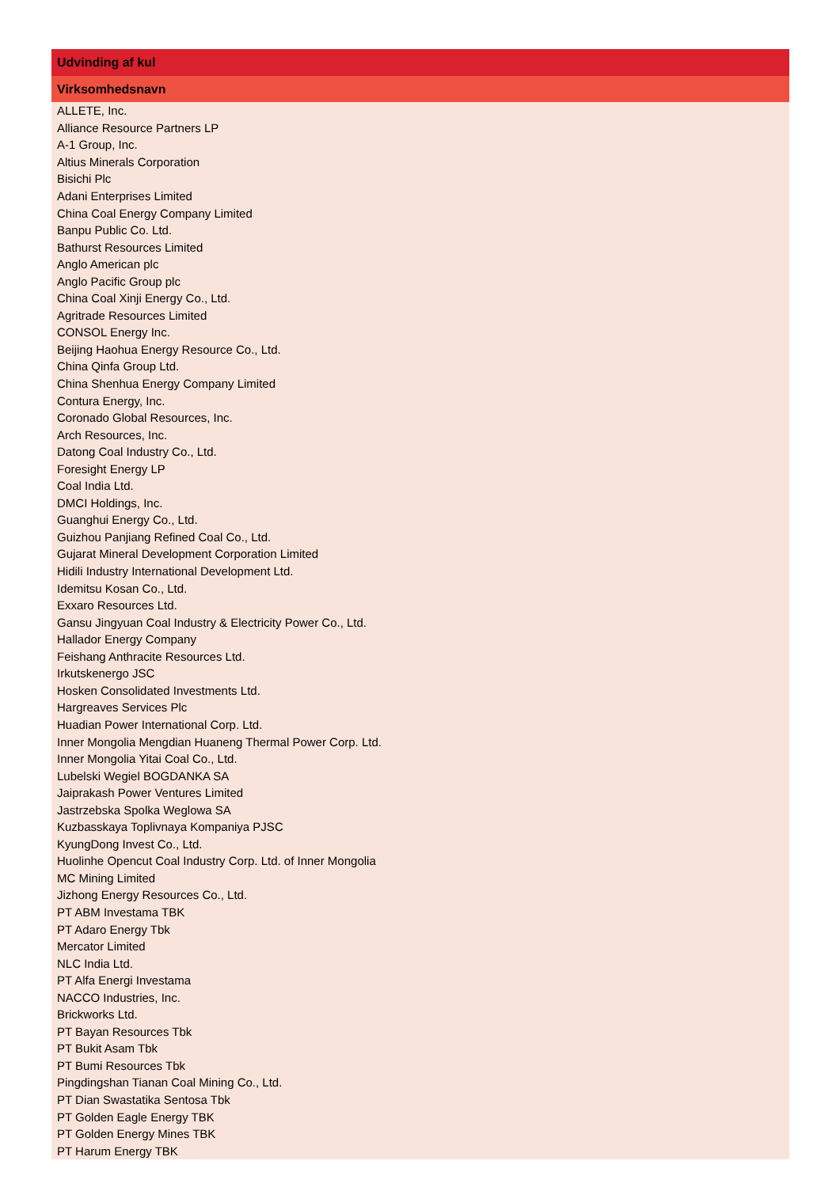| Udvinding af kul |
| --- |
| Virksomhedsnavn |
| ALLETE, Inc. |
| Alliance Resource Partners LP |
| A-1 Group, Inc. |
| Altius Minerals Corporation |
| Bisichi Plc |
| Adani Enterprises Limited |
| China Coal Energy Company Limited |
| Banpu Public Co. Ltd. |
| Bathurst Resources Limited |
| Anglo American plc |
| Anglo Pacific Group plc |
| China Coal Xinji Energy Co., Ltd. |
| Agritrade Resources Limited |
| CONSOL Energy Inc. |
| Beijing Haohua Energy Resource Co., Ltd. |
| China Qinfa Group Ltd. |
| China Shenhua Energy Company Limited |
| Contura Energy, Inc. |
| Coronado Global Resources, Inc. |
| Arch Resources, Inc. |
| Datong Coal Industry Co., Ltd. |
| Foresight Energy LP |
| Coal India Ltd. |
| DMCI Holdings, Inc. |
| Guanghui Energy Co., Ltd. |
| Guizhou Panjiang Refined Coal Co., Ltd. |
| Gujarat Mineral Development Corporation Limited |
| Hidili Industry International Development Ltd. |
| Idemitsu Kosan Co., Ltd. |
| Exxaro Resources Ltd. |
| Gansu Jingyuan Coal Industry & Electricity Power Co., Ltd. |
| Hallador Energy Company |
| Feishang Anthracite Resources Ltd. |
| Irkutskenergo JSC |
| Hosken Consolidated Investments Ltd. |
| Hargreaves Services Plc |
| Huadian Power International Corp. Ltd. |
| Inner Mongolia Mengdian Huaneng Thermal Power Corp. Ltd. |
| Inner Mongolia Yitai Coal Co., Ltd. |
| Lubelski Wegiel BOGDANKA SA |
| Jaiprakash Power Ventures Limited |
| Jastrzebska Spolka Weglowa SA |
| Kuzbasskaya Toplivnaya Kompaniya PJSC |
| KyungDong Invest Co., Ltd. |
| Huolinhe Opencut Coal Industry Corp. Ltd. of Inner Mongolia |
| MC Mining Limited |
| Jizhong Energy Resources Co., Ltd. |
| PT ABM Investama TBK |
| PT Adaro Energy Tbk |
| Mercator Limited |
| NLC India Ltd. |
| PT Alfa Energi Investama |
| NACCO Industries, Inc. |
| Brickworks Ltd. |
| PT Bayan Resources Tbk |
| PT Bukit Asam Tbk |
| PT Bumi Resources Tbk |
| Pingdingshan Tianan Coal Mining Co., Ltd. |
| PT Dian Swastatika Sentosa Tbk |
| PT Golden Eagle Energy TBK |
| PT Golden Energy Mines TBK |
| PT Harum Energy TBK |